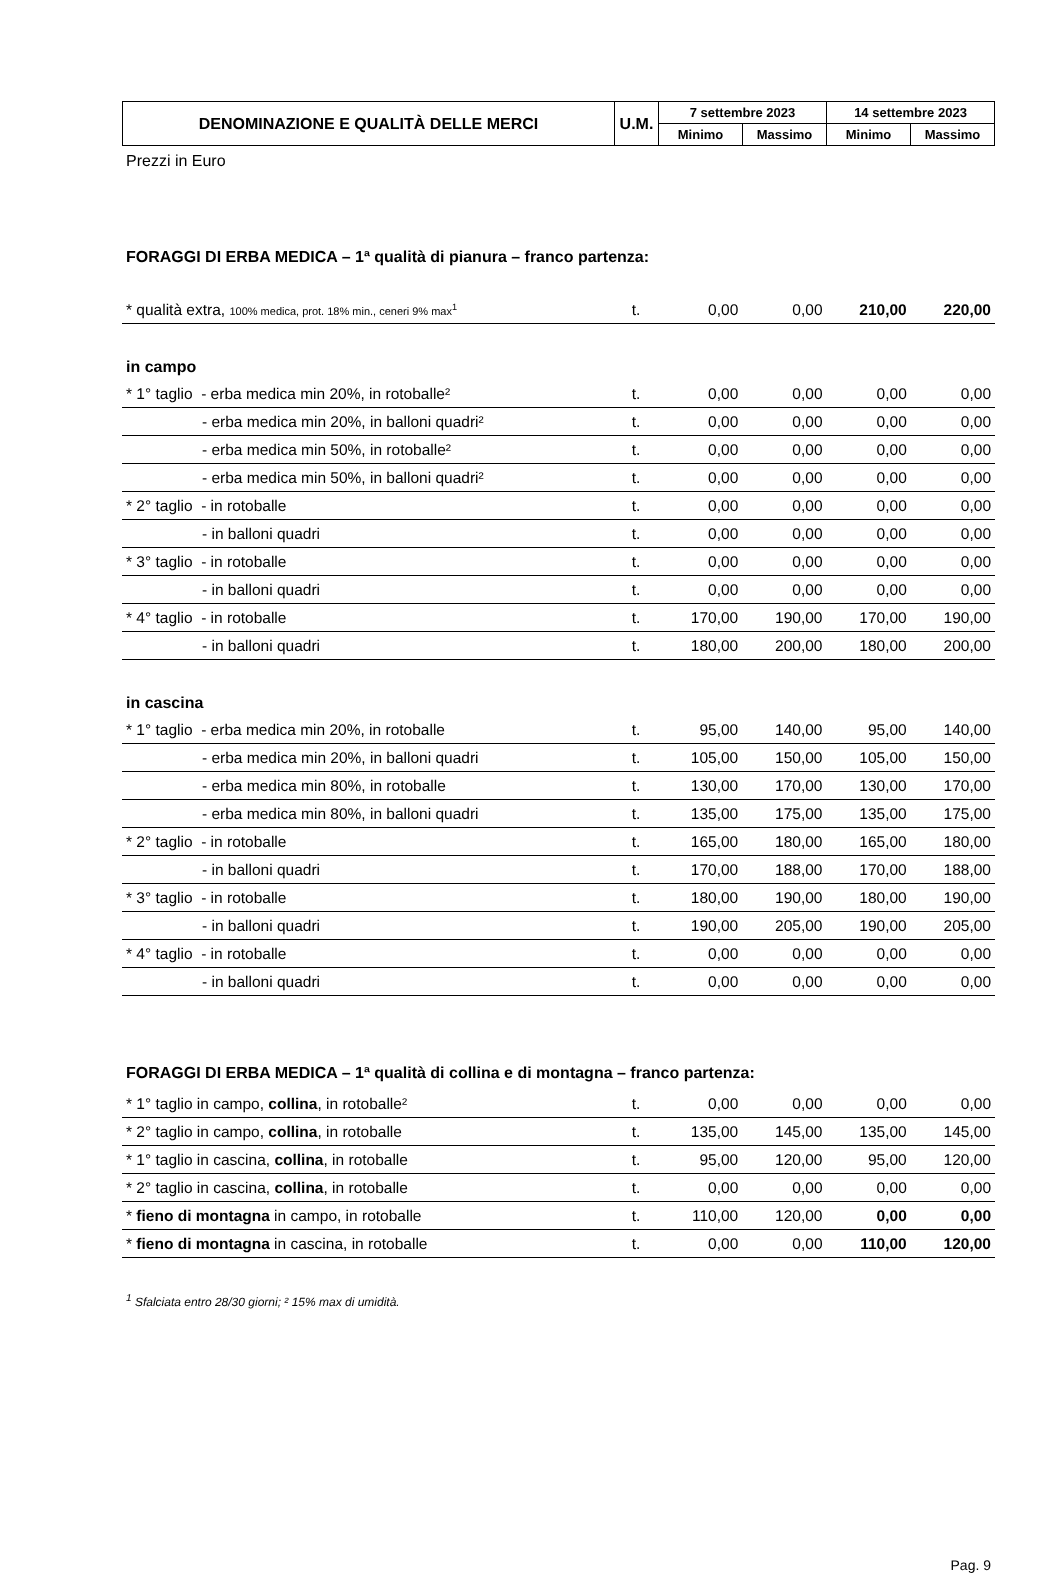| DENOMINAZIONE E QUALITÀ DELLE MERCI | U.M. | 7 settembre 2023 | | 14 settembre 2023 | |
| --- | --- | --- | --- | --- | --- |
| | | Minimo | Massimo | Minimo | Massimo |
Prezzi in Euro
FORAGGI DI ERBA MEDICA – 1ª qualità di pianura – franco partenza:
| * qualità extra, 100% medica, prot. 18% min., ceneri 9% max<sup>1</sup> | t. | 0,00 | 0,00 | 210,00 | 220,00 |
in campo
| * 1° taglio - erba medica min 20%, in rotoballe² | t. | 0,00 | 0,00 | 0,00 | 0,00 |
| - erba medica min 20%, in balloni quadri² | t. | 0,00 | 0,00 | 0,00 | 0,00 |
| - erba medica min 50%, in rotoballe² | t. | 0,00 | 0,00 | 0,00 | 0,00 |
| - erba medica min 50%, in balloni quadri² | t. | 0,00 | 0,00 | 0,00 | 0,00 |
| * 2° taglio - in rotoballe | t. | 0,00 | 0,00 | 0,00 | 0,00 |
| - in balloni quadri | t. | 0,00 | 0,00 | 0,00 | 0,00 |
| * 3° taglio - in rotoballe | t. | 0,00 | 0,00 | 0,00 | 0,00 |
| - in balloni quadri | t. | 0,00 | 0,00 | 0,00 | 0,00 |
| * 4° taglio - in rotoballe | t. | 170,00 | 190,00 | 170,00 | 190,00 |
| - in balloni quadri | t. | 180,00 | 200,00 | 180,00 | 200,00 |
in cascina
| * 1° taglio - erba medica min 20%, in rotoballe | t. | 95,00 | 140,00 | 95,00 | 140,00 |
| - erba medica min 20%, in balloni quadri | t. | 105,00 | 150,00 | 105,00 | 150,00 |
| - erba medica min 80%, in rotoballe | t. | 130,00 | 170,00 | 130,00 | 170,00 |
| - erba medica min 80%, in balloni quadri | t. | 135,00 | 175,00 | 135,00 | 175,00 |
| * 2° taglio - in rotoballe | t. | 165,00 | 180,00 | 165,00 | 180,00 |
| - in balloni quadri | t. | 170,00 | 188,00 | 170,00 | 188,00 |
| * 3° taglio - in rotoballe | t. | 180,00 | 190,00 | 180,00 | 190,00 |
| - in balloni quadri | t. | 190,00 | 205,00 | 190,00 | 205,00 |
| * 4° taglio - in rotoballe | t. | 0,00 | 0,00 | 0,00 | 0,00 |
| - in balloni quadri | t. | 0,00 | 0,00 | 0,00 | 0,00 |
FORAGGI DI ERBA MEDICA – 1ª qualità di collina e di montagna – franco partenza:
| * 1° taglio in campo, collina , in rotoballe² | t. | 0,00 | 0,00 | 0,00 | 0,00 |
| * 2° taglio in campo, collina , in rotoballe | t. | 135,00 | 145,00 | 135,00 | 145,00 |
| * 1° taglio in cascina, collina , in rotoballe | t. | 95,00 | 120,00 | 95,00 | 120,00 |
| * 2° taglio in cascina, collina , in rotoballe | t. | 0,00 | 0,00 | 0,00 | 0,00 |
| * fieno di montagna in campo, in rotoballe | t. | 110,00 | 120,00 | 0,00 | 0,00 |
| * fieno di montagna in cascina, in rotoballe | t. | 0,00 | 0,00 | 110,00 | 120,00 |
<sup>1</sup> Sfalciata entro 28/30 giorni; ² 15% max di umidità.
Pag. 9